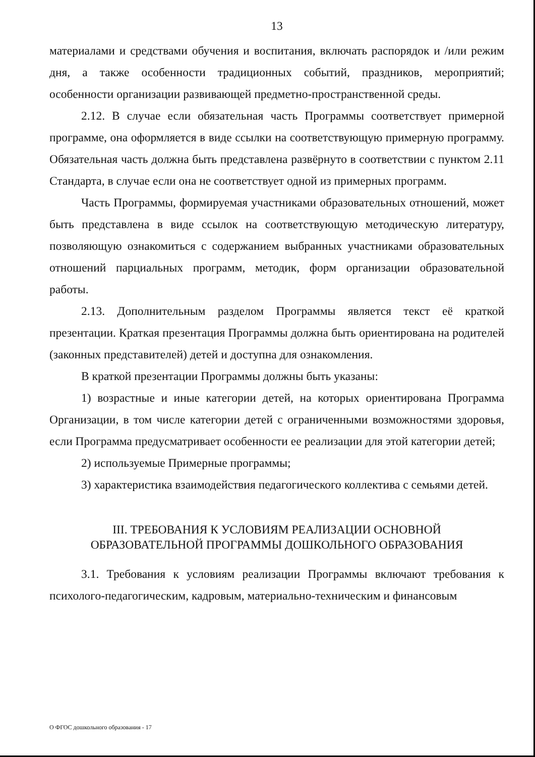13
материалами и средствами обучения и воспитания, включать распорядок и /или режим дня, а также особенности традиционных событий, праздников, мероприятий; особенности организации развивающей предметно-пространственной среды.
2.12. В случае если обязательная часть Программы соответствует примерной программе, она оформляется в виде ссылки на соответствующую примерную программу. Обязательная часть должна быть представлена развёрнуто в соответствии с пунктом 2.11 Стандарта, в случае если она не соответствует одной из примерных программ.
Часть Программы, формируемая участниками образовательных отношений, может быть представлена в виде ссылок на соответствующую методическую литературу, позволяющую ознакомиться с содержанием выбранных участниками образовательных отношений парциальных программ, методик, форм организации образовательной работы.
2.13. Дополнительным разделом Программы является текст её краткой презентации. Краткая презентация Программы должна быть ориентирована на родителей (законных представителей) детей и доступна для ознакомления.
В краткой презентации Программы должны быть указаны:
1) возрастные и иные категории детей, на которых ориентирована Программа Организации, в том числе категории детей с ограниченными возможностями здоровья, если Программа предусматривает особенности ее реализации для этой категории детей;
2) используемые Примерные программы;
3) характеристика взаимодействия педагогического коллектива с семьями детей.
III. ТРЕБОВАНИЯ К УСЛОВИЯМ РЕАЛИЗАЦИИ ОСНОВНОЙ
ОБРАЗОВАТЕЛЬНОЙ ПРОГРАММЫ ДОШКОЛЬНОГО ОБРАЗОВАНИЯ
3.1. Требования к условиям реализации Программы включают требования к психолого-педагогическим, кадровым, материально-техническим и финансовым
О ФГОС дошкольного образования - 17